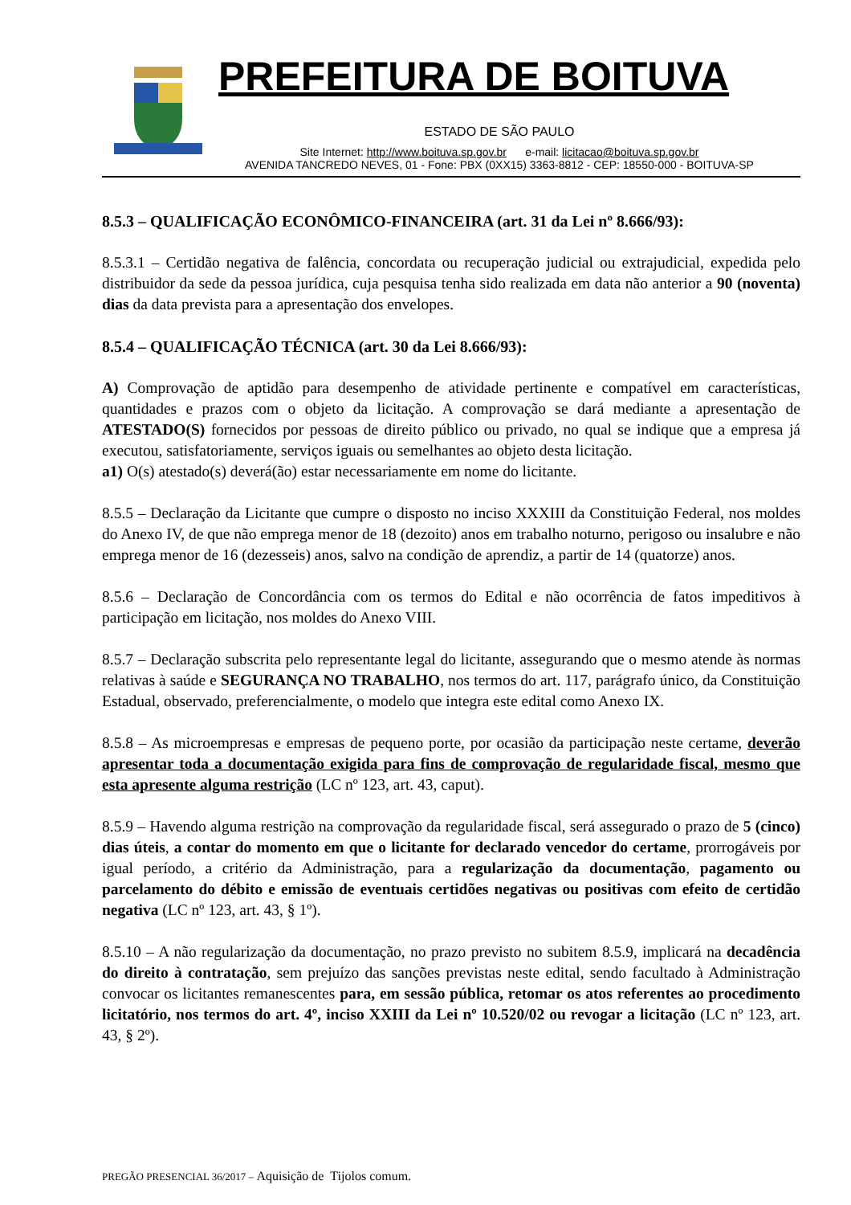PREFEITURA DE BOITUVA
ESTADO DE SÃO PAULO
Site Internet: http://www.boituva.sp.gov.br e-mail: licitacao@boituva.sp.gov.br
AVENIDA TANCREDO NEVES, 01 - Fone: PBX (0XX15) 3363-8812 - CEP: 18550-000 - BOITUVA-SP
8.5.3 – QUALIFICAÇÃO ECONÔMICO-FINANCEIRA (art. 31 da Lei nº 8.666/93):
8.5.3.1 – Certidão negativa de falência, concordata ou recuperação judicial ou extrajudicial, expedida pelo distribuidor da sede da pessoa jurídica, cuja pesquisa tenha sido realizada em data não anterior a 90 (noventa) dias da data prevista para a apresentação dos envelopes.
8.5.4 – QUALIFICAÇÃO TÉCNICA (art. 30 da Lei 8.666/93):
A) Comprovação de aptidão para desempenho de atividade pertinente e compatível em características, quantidades e prazos com o objeto da licitação. A comprovação se dará mediante a apresentação de ATESTADO(S) fornecidos por pessoas de direito público ou privado, no qual se indique que a empresa já executou, satisfatoriamente, serviços iguais ou semelhantes ao objeto desta licitação.
a1) O(s) atestado(s) deverá(ão) estar necessariamente em nome do licitante.
8.5.5 – Declaração da Licitante que cumpre o disposto no inciso XXXIII da Constituição Federal, nos moldes do Anexo IV, de que não emprega menor de 18 (dezoito) anos em trabalho noturno, perigoso ou insalubre e não emprega menor de 16 (dezesseis) anos, salvo na condição de aprendiz, a partir de 14 (quatorze) anos.
8.5.6 – Declaração de Concordância com os termos do Edital e não ocorrência de fatos impeditivos à participação em licitação, nos moldes do Anexo VIII.
8.5.7 – Declaração subscrita pelo representante legal do licitante, assegurando que o mesmo atende às normas relativas à saúde e SEGURANÇA NO TRABALHO, nos termos do art. 117, parágrafo único, da Constituição Estadual, observado, preferencialmente, o modelo que integra este edital como Anexo IX.
8.5.8 – As microempresas e empresas de pequeno porte, por ocasião da participação neste certame, deverão apresentar toda a documentação exigida para fins de comprovação de regularidade fiscal, mesmo que esta apresente alguma restrição (LC nº 123, art. 43, caput).
8.5.9 – Havendo alguma restrição na comprovação da regularidade fiscal, será assegurado o prazo de 5 (cinco) dias úteis, a contar do momento em que o licitante for declarado vencedor do certame, prorrogáveis por igual período, a critério da Administração, para a regularização da documentação, pagamento ou parcelamento do débito e emissão de eventuais certidões negativas ou positivas com efeito de certidão negativa (LC nº 123, art. 43, § 1º).
8.5.10 – A não regularização da documentação, no prazo previsto no subitem 8.5.9, implicará na decadência do direito à contratação, sem prejuízo das sanções previstas neste edital, sendo facultado à Administração convocar os licitantes remanescentes para, em sessão pública, retomar os atos referentes ao procedimento licitatório, nos termos do art. 4º, inciso XXIII da Lei nº 10.520/02 ou revogar a licitação (LC nº 123, art. 43, § 2º).
PREGÃO PRESENCIAL 36/2017 – Aquisição de Tijolos comum.